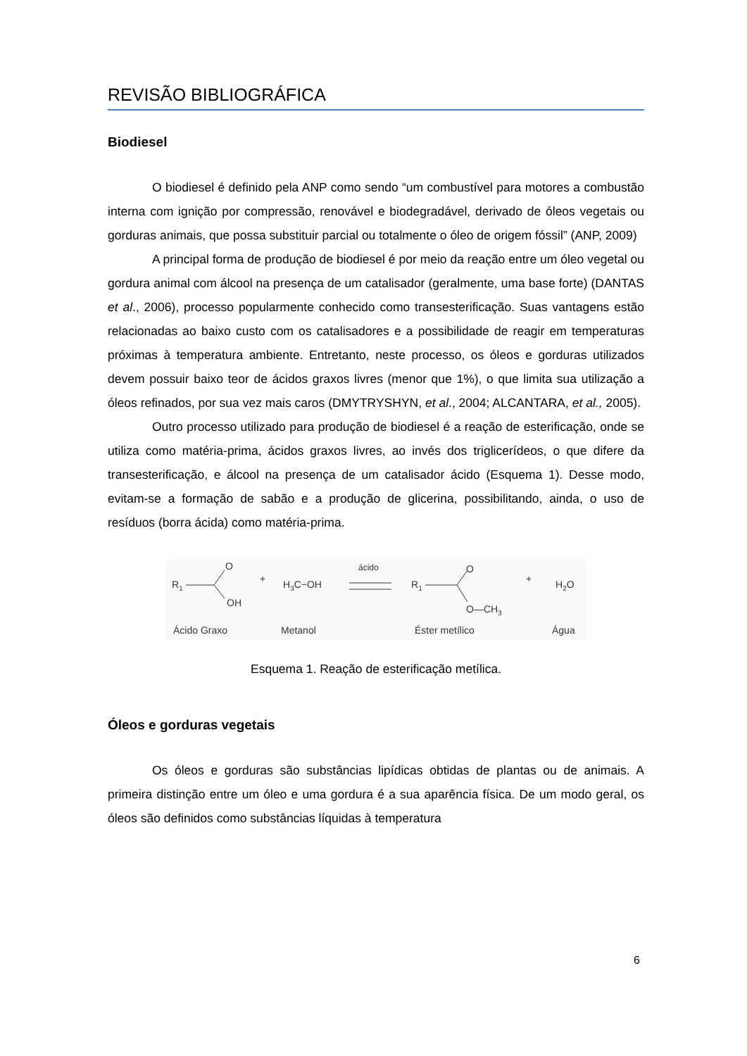REVISÃO BIBLIOGRÁFICA
Biodiesel
O biodiesel é definido pela ANP como sendo “um combustível para motores a combustão interna com ignição por compressão, renovável e biodegradável, derivado de óleos vegetais ou gorduras animais, que possa substituir parcial ou totalmente o óleo de origem fóssil” (ANP, 2009)
A principal forma de produção de biodiesel é por meio da reação entre um óleo vegetal ou gordura animal com álcool na presença de um catalisador (geralmente, uma base forte) (DANTAS et al., 2006), processo popularmente conhecido como transesterificação. Suas vantagens estão relacionadas ao baixo custo com os catalisadores e a possibilidade de reagir em temperaturas próximas à temperatura ambiente. Entretanto, neste processo, os óleos e gorduras utilizados devem possuir baixo teor de ácidos graxos livres (menor que 1%), o que limita sua utilização a óleos refinados, por sua vez mais caros (DMYTRYSHYN, et al., 2004; ALCANTARA, et al., 2005).
Outro processo utilizado para produção de biodiesel é a reação de esterificação, onde se utiliza como matéria-prima, ácidos graxos livres, ao invés dos triglicerídeos, o que difere da transesterificação, e álcool na presença de um catalisador ácido (Esquema 1). Desse modo, evitam-se a formação de sabão e a produção de glicerina, possibilitando, ainda, o uso de resíduos (borra ácida) como matéria-prima.
R1
O
OH
+
H3C−OH
ácido
R1
O
O—CH3
+
H2O
Ácido Graxo
Metanol
Éster metílico
Água
Esquema 1. Reação de esterificação metílica.
Óleos e gorduras vegetais
Os óleos e gorduras são substâncias lipídicas obtidas de plantas ou de animais. A primeira distinção entre um óleo e uma gordura é a sua aparência física. De um modo geral, os óleos são definidos como substâncias líquidas à temperatura
6